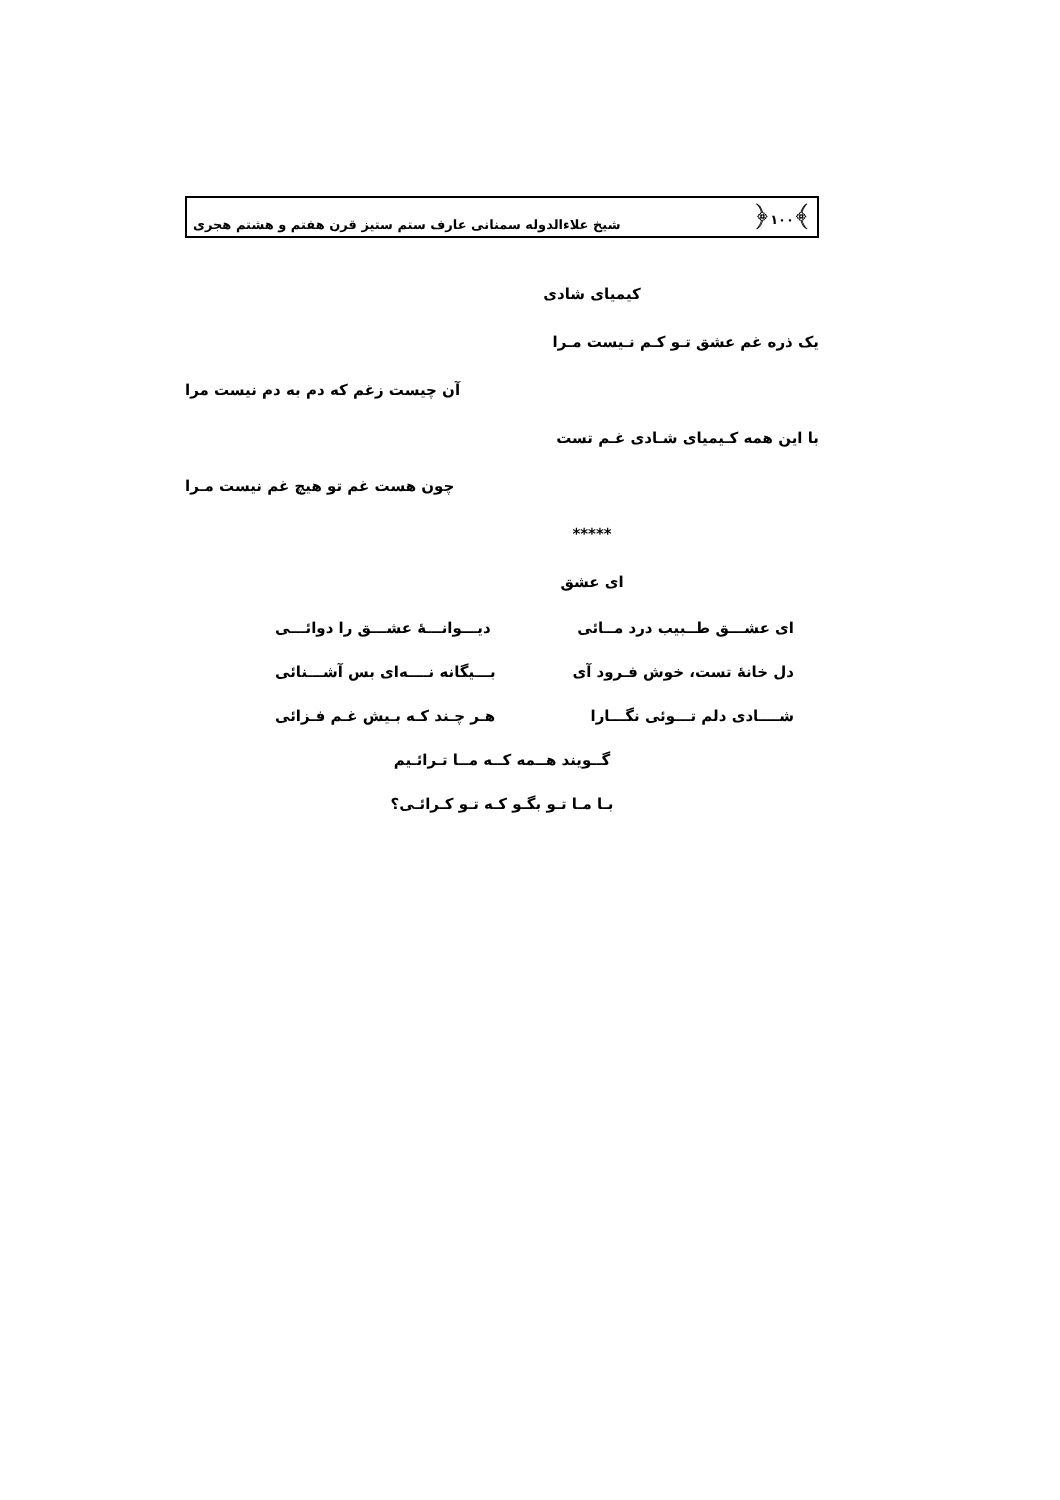﴾۱۰۰﴿ شیخ علاءالدوله سمنانی عارف ستم ستیز قرن هفتم و هشتم هجری
کیمیای شادی
یک ذره غم عشق تـو کـم نـیست مـرا
آن چیست زغم که دم به دم نیست مرا
با این همه کـیمیای شـادی غـم تست
چون هست غم تو هیچ غم نیست مـرا
*****
ای عشق
ای عشـــق طــبیب درد مــائی دیـــوانـــهٔ عشـــق را دوائـــی
دل خانهٔ تست، خوش فـرود آی بـــیگانه نــــه‌ای بس آشـــنائی
شــــادی دلم تـــوئی نگـــارا هـر چـند کـه بـیش غـم فـزائی
گــویند هــمه کــه مــا تـرائـیم
بـا مـا تـو بگـو کـه تـو کـرائـی؟